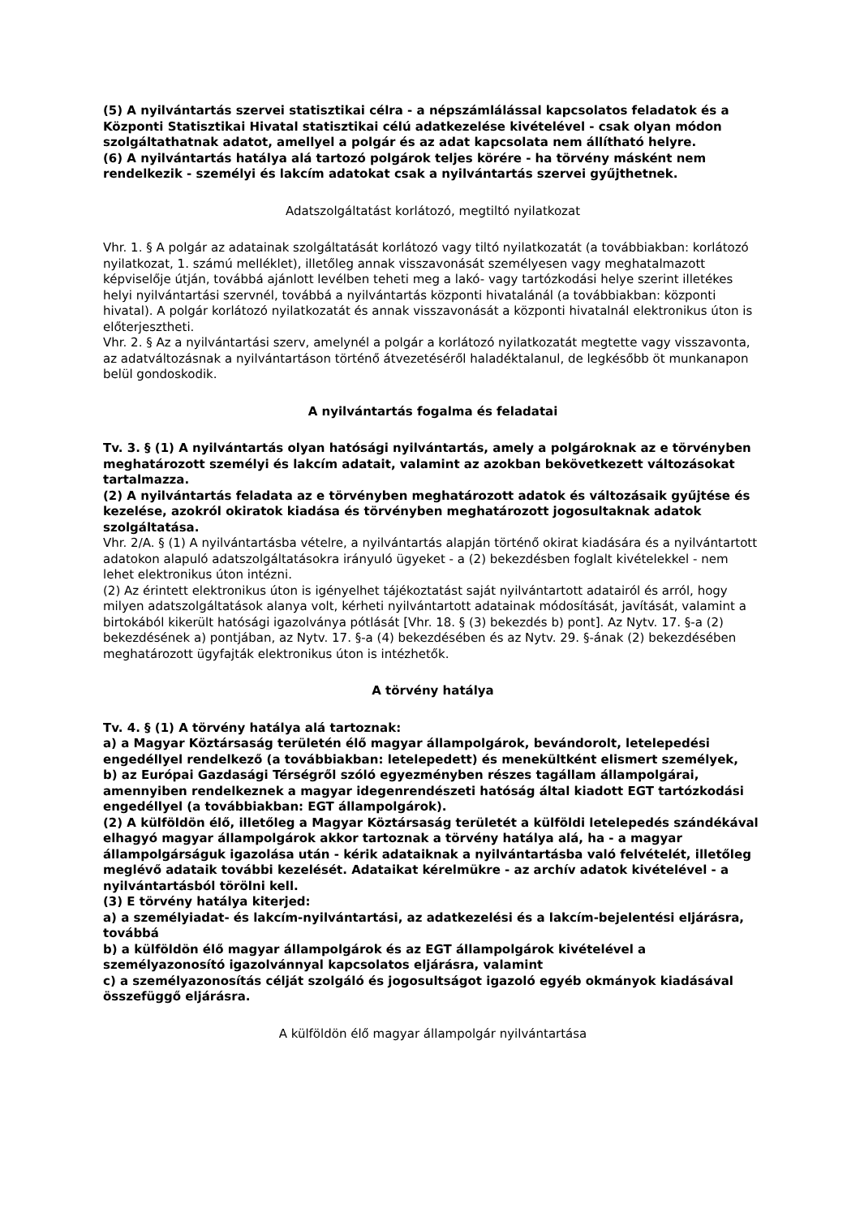(5) A nyilvántartás szervei statisztikai célra - a népszámlálással kapcsolatos feladatok és a Központi Statisztikai Hivatal statisztikai célú adatkezelése kivételével - csak olyan módon szolgáltathatnak adatot, amellyel a polgár és az adat kapcsolata nem állítható helyre.
(6) A nyilvántartás hatálya alá tartozó polgárok teljes körére - ha törvény másként nem rendelkezik - személyi és lakcím adatokat csak a nyilvántartás szervei gyűjthetnek.
Adatszolgáltatást korlátozó, megtiltó nyilatkozat
Vhr. 1. § A polgár az adatainak szolgáltatását korlátozó vagy tiltó nyilatkozatát (a továbbiakban: korlátozó nyilatkozat, 1. számú melléklet), illetőleg annak visszavonását személyesen vagy meghatalmazott képviselője útján, továbbá ajánlott levélben teheti meg a lakó- vagy tartózkodási helye szerint illetékes helyi nyilvántartási szervnél, továbbá a nyilvántartás központi hivatalánál (a továbbiakban: központi hivatal). A polgár korlátozó nyilatkozatát és annak visszavonását a központi hivatalnál elektronikus úton is előterjesztheti.
Vhr. 2. § Az a nyilvántartási szerv, amelynél a polgár a korlátozó nyilatkozatát megtette vagy visszavonta, az adatváltozásnak a nyilvántartáson történő átvezetéséről haladéktalanul, de legkésőbb öt munkanapon belül gondoskodik.
A nyilvántartás fogalma és feladatai
Tv. 3. § (1) A nyilvántartás olyan hatósági nyilvántartás, amely a polgároknak az e törvényben meghatározott személyi és lakcím adatait, valamint az azokban bekövetkezett változásokat tartalmazza.
(2) A nyilvántartás feladata az e törvényben meghatározott adatok és változásaik gyűjtése és kezelése, azokról okiratok kiadása és törvényben meghatározott jogosultaknak adatok szolgáltatása.
Vhr. 2/A. § (1) A nyilvántartásba vételre, a nyilvántartás alapján történő okirat kiadására és a nyilvántartott adatokon alapuló adatszolgáltatásokra irányuló ügyeket - a (2) bekezdésben foglalt kivételekkel - nem lehet elektronikus úton intézni.
(2) Az érintett elektronikus úton is igényelhet tájékoztatást saját nyilvántartott adatairól és arról, hogy milyen adatszolgáltatások alanya volt, kérheti nyilvántartott adatainak módosítását, javítását, valamint a birtokából kikerült hatósági igazolványa pótlását [Vhr. 18. § (3) bekezdés b) pont]. Az Nytv. 17. §-a (2) bekezdésének a) pontjában, az Nytv. 17. §-a (4) bekezdésében és az Nytv. 29. §-ának (2) bekezdésében meghatározott ügyfajták elektronikus úton is intézhetők.
A törvény hatálya
Tv. 4. § (1) A törvény hatálya alá tartoznak:
a) a Magyar Köztársaság területén élő magyar állampolgárok, bevándorolt, letelepedési engedéllyel rendelkező (a továbbiakban: letelepedett) és menekültként elismert személyek,
b) az Európai Gazdasági Térségről szóló egyezményben részes tagállam állampolgárai, amennyiben rendelkeznek a magyar idegenrendészeti hatóság által kiadott EGT tartózkodási engedéllyel (a továbbiakban: EGT állampolgárok).
(2) A külföldön élő, illetőleg a Magyar Köztársaság területét a külföldi letelepedés szándékával elhagyó magyar állampolgárok akkor tartoznak a törvény hatálya alá, ha - a magyar állampolgárságuk igazolása után - kérik adataiknak a nyilvántartásba való felvételét, illetőleg meglévő adataik további kezelését. Adataikat kérelmükre - az archív adatok kivételével - a nyilvántartásból törölni kell.
(3) E törvény hatálya kiterjed:
a) a személyiadat- és lakcím-nyilvántartási, az adatkezelési és a lakcím-bejelentési eljárásra, továbbá
b) a külföldön élő magyar állampolgárok és az EGT állampolgárok kivételével a személyazonosító igazolvánnyal kapcsolatos eljárásra, valamint
c) a személyazonosítás célját szolgáló és jogosultságot igazoló egyéb okmányok kiadásával összefüggő eljárásra.
A külföldön élő magyar állampolgár nyilvántartása